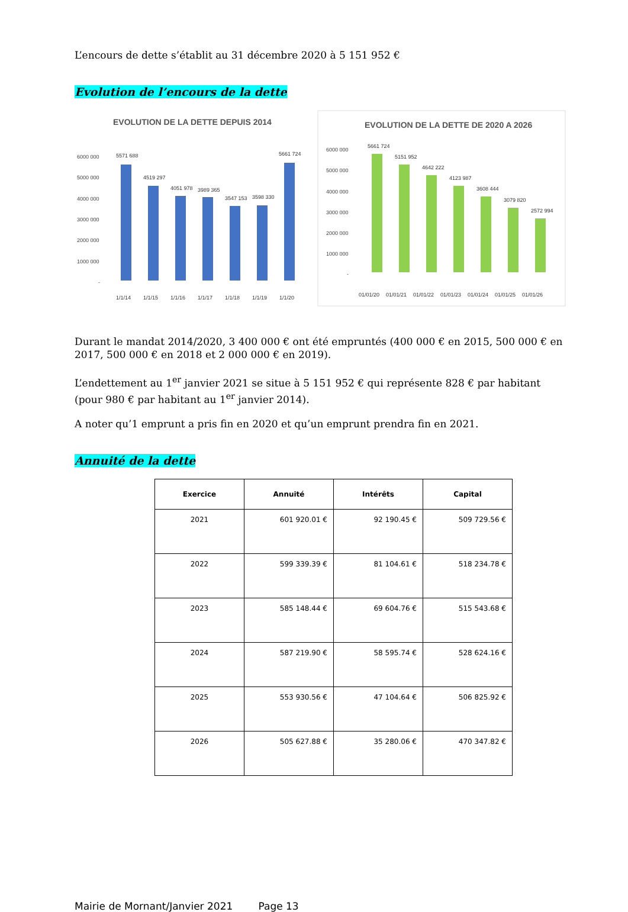L’encours de dette s’établit au 31 décembre 2020 à 5 151 952 €
Evolution de l’encours de la dette
EVOLUTION DE LA DETTE DEPUIS 2014
6000 000
5000 000
4000 000
3000 000
2000 000
1000 000
-
5571 688
4519 297
4051 978
3989 365
3547 153
3598 330
5661 724
1/1/14
1/1/15
1/1/16
1/1/17
1/1/18
1/1/19
1/1/20
EVOLUTION DE LA DETTE DE 2020 A 2026
6000 000
5000 000
4000 000
3000 000
2000 000
1000 000
-
5661 724
5151 952
4642 222
4123 987
3608 444
3079 820
2572 994
01/01/20
01/01/21
01/01/22
01/01/23
01/01/24
01/01/25
01/01/26
Durant le mandat 2014/2020, 3 400 000 € ont été empruntés (400 000 € en 2015, 500 000 € en 2017, 500 000 € en 2018 et 2 000 000 € en 2019).
L’endettement au 1<sup>er</sup> janvier 2021 se situe à 5 151 952 € qui représente 828 € par habitant (pour 980 € par habitant au 1<sup>er</sup> janvier 2014).
A noter qu’1 emprunt a pris fin en 2020 et qu’un emprunt prendra fin en 2021.
Annuité de la dette
| Exercice | Annuité | Intérêts | Capital |
| --- | --- | --- | --- |
| 2021 | 601 920.01 € | 92 190.45 € | 509 729.56 € |
| 2022 | 599 339.39 € | 81 104.61 € | 518 234.78 € |
| 2023 | 585 148.44 € | 69 604.76 € | 515 543.68 € |
| 2024 | 587 219.90 € | 58 595.74 € | 528 624.16 € |
| 2025 | 553 930.56 € | 47 104.64 € | 506 825.92 € |
| 2026 | 505 627.88 € | 35 280.06 € | 470 347.82 € |
Mairie de Mornant/Janvier 2021 Page 13